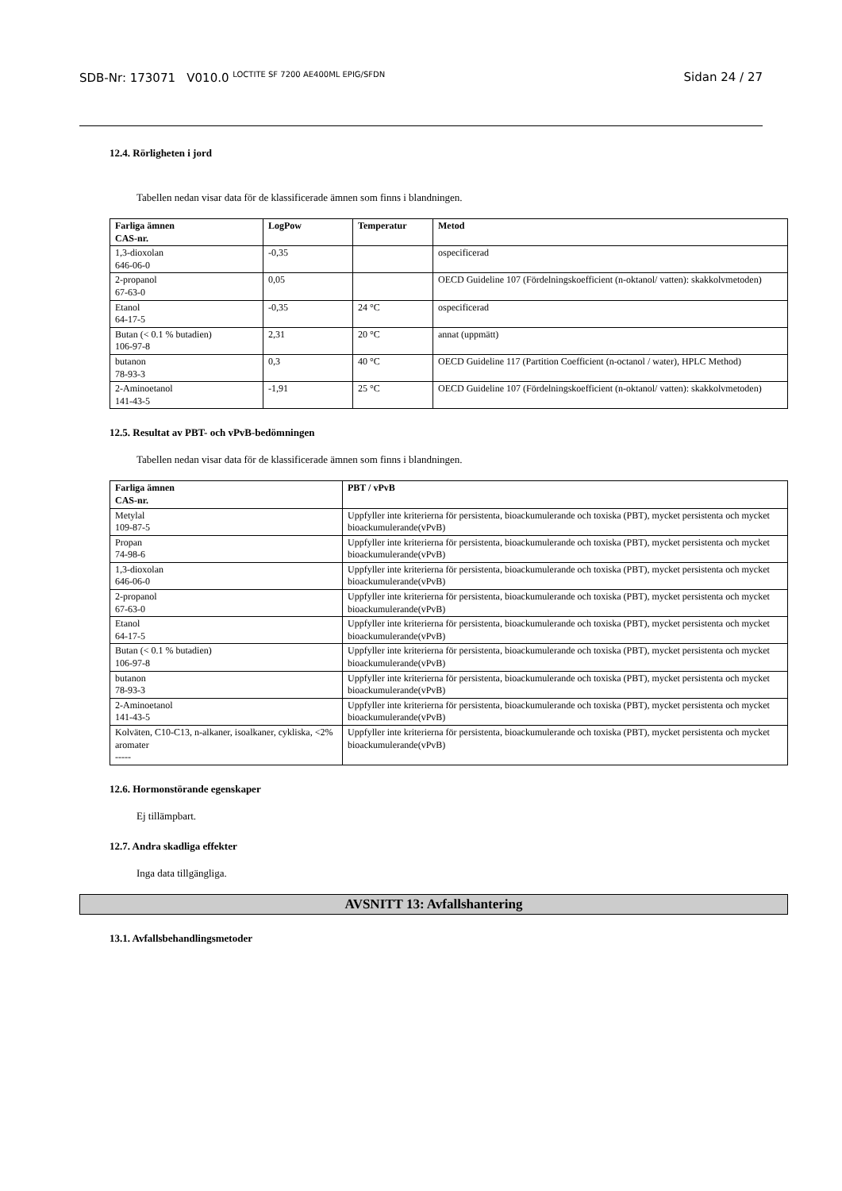SDB-Nr: 173071 V010.0 <sup>LOCTITE SF 7200 AE400ML EPIG/SFDN</sup> Sidan 24 / 27
12.4. Rörligheten i jord
Tabellen nedan visar data för de klassificerade ämnen som finns i blandningen.
| Farliga ämnen CAS-nr. | LogPow | Temperatur | Metod |
| --- | --- | --- | --- |
| 1,3-dioxolan 646-06-0 | -0,35 | | ospecificerad |
| 2-propanol 67-63-0 | 0,05 | | OECD Guideline 107 (Fördelningskoefficient (n-oktanol/ vatten): skakkolvmetoden) |
| Etanol 64-17-5 | -0,35 | 24 °C | ospecificerad |
| Butan (< 0.1 % butadien) 106-97-8 | 2,31 | 20 °C | annat (uppmätt) |
| butanon 78-93-3 | 0,3 | 40 °C | OECD Guideline 117 (Partition Coefficient (n-octanol / water), HPLC Method) |
| 2-Aminoetanol 141-43-5 | -1,91 | 25 °C | OECD Guideline 107 (Fördelningskoefficient (n-oktanol/ vatten): skakkolvmetoden) |
12.5. Resultat av PBT- och vPvB-bedömningen
Tabellen nedan visar data för de klassificerade ämnen som finns i blandningen.
| Farliga ämnen CAS-nr. | PBT / vPvB |
| --- | --- |
| Metylal 109-87-5 | Uppfyller inte kriterierna för persistenta, bioackumulerande och toxiska (PBT), mycket persistenta och mycket bioackumulerande(vPvB) |
| Propan 74-98-6 | Uppfyller inte kriterierna för persistenta, bioackumulerande och toxiska (PBT), mycket persistenta och mycket bioackumulerande(vPvB) |
| 1,3-dioxolan 646-06-0 | Uppfyller inte kriterierna för persistenta, bioackumulerande och toxiska (PBT), mycket persistenta och mycket bioackumulerande(vPvB) |
| 2-propanol 67-63-0 | Uppfyller inte kriterierna för persistenta, bioackumulerande och toxiska (PBT), mycket persistenta och mycket bioackumulerande(vPvB) |
| Etanol 64-17-5 | Uppfyller inte kriterierna för persistenta, bioackumulerande och toxiska (PBT), mycket persistenta och mycket bioackumulerande(vPvB) |
| Butan (< 0.1 % butadien) 106-97-8 | Uppfyller inte kriterierna för persistenta, bioackumulerande och toxiska (PBT), mycket persistenta och mycket bioackumulerande(vPvB) |
| butanon 78-93-3 | Uppfyller inte kriterierna för persistenta, bioackumulerande och toxiska (PBT), mycket persistenta och mycket bioackumulerande(vPvB) |
| 2-Aminoetanol 141-43-5 | Uppfyller inte kriterierna för persistenta, bioackumulerande och toxiska (PBT), mycket persistenta och mycket bioackumulerande(vPvB) |
| Kolväten, C10-C13, n-alkaner, isoalkaner, cykliska, <2% aromater ----- | Uppfyller inte kriterierna för persistenta, bioackumulerande och toxiska (PBT), mycket persistenta och mycket bioackumulerande(vPvB) |
12.6. Hormonstörande egenskaper
Ej tillämpbart.
12.7. Andra skadliga effekter
Inga data tillgängliga.
AVSNITT 13: Avfallshantering
13.1. Avfallsbehandlingsmetoder